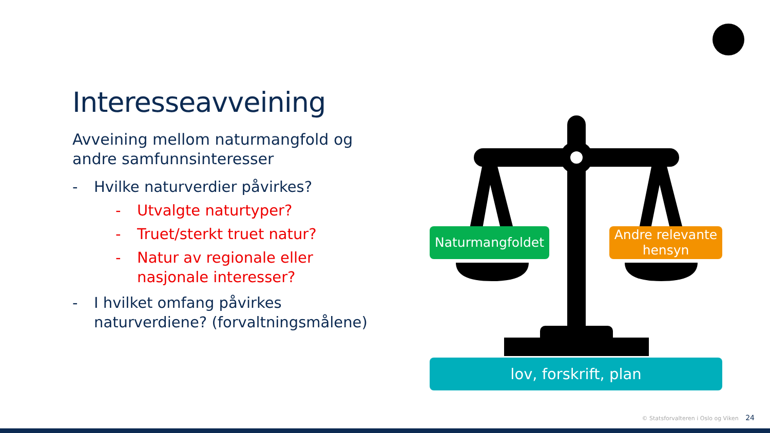Interesseavveining
Avveining mellom naturmangfold og andre samfunnsinteresser
- Hvilke naturverdier påvirkes?
- Utvalgte naturtyper?
- Truet/sterkt truet natur?
- Natur av regionale eller nasjonale interesser?
- I hvilket omfang påvirkes naturverdiene? (forvaltningsmålene)
Naturmangfoldet
Andre relevante hensyn
lov, forskrift, plan
© Statsforvalteren i Oslo og Viken 24